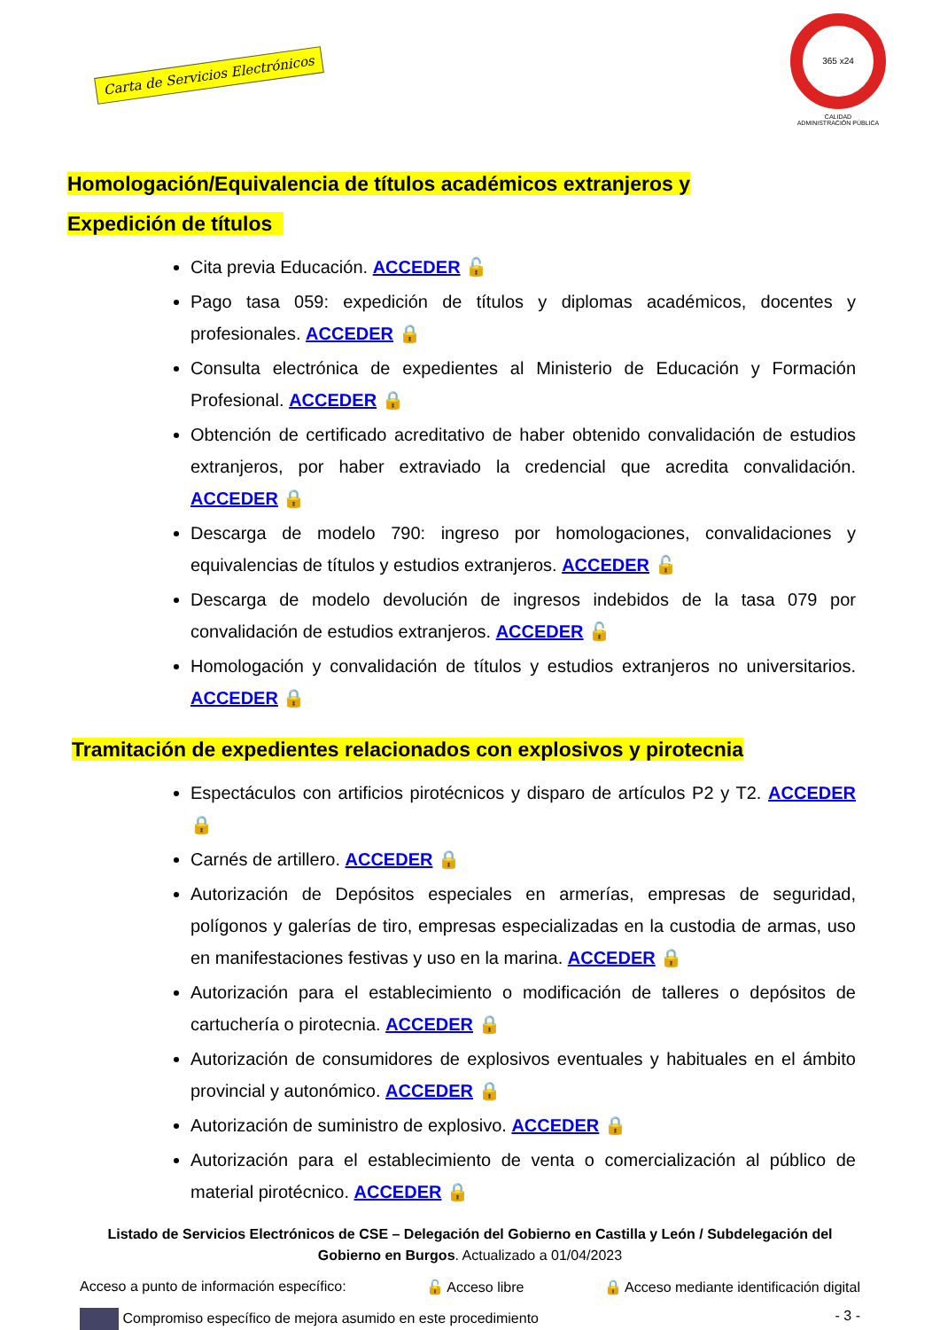Carta de Servicios Electrónicos
365 x24
CALIDAD
ADMINISTRACIÓN PÚBLICA
Homologación/Equivalencia de títulos académicos extranjeros y
Expedición de títulos
Cita previa Educación. ACCEDER 🔓
Pago tasa 059: expedición de títulos y diplomas académicos, docentes y profesionales. ACCEDER 🔒
Consulta electrónica de expedientes al Ministerio de Educación y Formación Profesional. ACCEDER 🔒
Obtención de certificado acreditativo de haber obtenido convalidación de estudios extranjeros, por haber extraviado la credencial que acredita convalidación. ACCEDER 🔒
Descarga de modelo 790: ingreso por homologaciones, convalidaciones y equivalencias de títulos y estudios extranjeros. ACCEDER 🔓
Descarga de modelo devolución de ingresos indebidos de la tasa 079 por convalidación de estudios extranjeros. ACCEDER 🔓
Homologación y convalidación de títulos y estudios extranjeros no universitarios. ACCEDER 🔒
Tramitación de expedientes relacionados con explosivos y pirotecnia
Espectáculos con artificios pirotécnicos y disparo de artículos P2 y T2. ACCEDER 🔒
Carnés de artillero. ACCEDER 🔒
Autorización de Depósitos especiales en armerías, empresas de seguridad, polígonos y galerías de tiro, empresas especializadas en la custodia de armas, uso en manifestaciones festivas y uso en la marina. ACCEDER 🔒
Autorización para el establecimiento o modificación de talleres o depósitos de cartuchería o pirotecnia. ACCEDER 🔒
Autorización de consumidores de explosivos eventuales y habituales en el ámbito provincial y autonómico. ACCEDER 🔒
Autorización de suministro de explosivo. ACCEDER 🔒
Autorización para el establecimiento de venta o comercialización al público de material pirotécnico. ACCEDER 🔒
Listado de Servicios Electrónicos de CSE – Delegación del Gobierno en Castilla y León / Subdelegación del Gobierno en Burgos. Actualizado a 01/04/2023
Acceso a punto de información específico: 🔓 Acceso libre 🔒 Acceso mediante identificación digital
Compromiso específico de mejora asumido en este procedimiento - 3 -